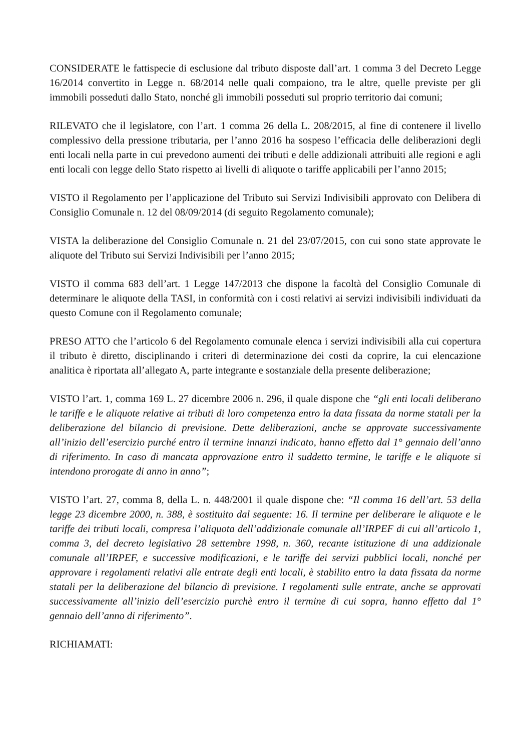CONSIDERATE le fattispecie di esclusione dal tributo disposte dall’art. 1 comma 3 del Decreto Legge 16/2014 convertito in Legge n. 68/2014 nelle quali compaiono, tra le altre, quelle previste per gli immobili posseduti dallo Stato, nonché gli immobili posseduti sul proprio territorio dai comuni;
RILEVATO che il legislatore, con l’art. 1 comma 26 della L. 208/2015, al fine di contenere il livello complessivo della pressione tributaria, per l’anno 2016 ha sospeso l’efficacia delle deliberazioni degli enti locali nella parte in cui prevedono aumenti dei tributi e delle addizionali attribuiti alle regioni e agli enti locali con legge dello Stato rispetto ai livelli di aliquote o tariffe applicabili per l’anno 2015;
VISTO il Regolamento per l’applicazione del Tributo sui Servizi Indivisibili approvato con Delibera di Consiglio Comunale n. 12 del 08/09/2014 (di seguito Regolamento comunale);
VISTA la deliberazione del Consiglio Comunale n. 21 del 23/07/2015, con cui sono state approvate le aliquote del Tributo sui Servizi Indivisibili per l’anno 2015;
VISTO il comma 683 dell’art. 1 Legge 147/2013 che dispone la facoltà del Consiglio Comunale di determinare le aliquote della TASI, in conformità con i costi relativi ai servizi indivisibili individuati da questo Comune con il Regolamento comunale;
PRESO ATTO che l’articolo 6 del Regolamento comunale elenca i servizi indivisibili alla cui copertura il tributo è diretto, disciplinando i criteri di determinazione dei costi da coprire, la cui elencazione analitica è riportata all’allegato A, parte integrante e sostanziale della presente deliberazione;
VISTO l’art. 1, comma 169 L. 27 dicembre 2006 n. 296, il quale dispone che “gli enti locali deliberano le tariffe e le aliquote relative ai tributi di loro competenza entro la data fissata da norme statali per la deliberazione del bilancio di previsione. Dette deliberazioni, anche se approvate successivamente all’inizio dell’esercizio purché entro il termine innanzi indicato, hanno effetto dal 1° gennaio dell’anno di riferimento. In caso di mancata approvazione entro il suddetto termine, le tariffe e le aliquote si intendono prorogate di anno in anno”;
VISTO l’art. 27, comma 8, della L. n. 448/2001 il quale dispone che: “Il comma 16 dell’art. 53 della legge 23 dicembre 2000, n. 388, è sostituito dal seguente: 16. Il termine per deliberare le aliquote e le tariffe dei tributi locali, compresa l’aliquota dell’addizionale comunale all’IRPEF di cui all’articolo 1, comma 3, del decreto legislativo 28 settembre 1998, n. 360, recante istituzione di una addizionale comunale all’IRPEF, e successive modificazioni, e le tariffe dei servizi pubblici locali, nonché per approvare i regolamenti relativi alle entrate degli enti locali, è stabilito entro la data fissata da norme statali per la deliberazione del bilancio di previsione. I regolamenti sulle entrate, anche se approvati successivamente all’inizio dell’esercizio purchè entro il termine di cui sopra, hanno effetto dal 1° gennaio dell’anno di riferimento”.
RICHIAMATI: